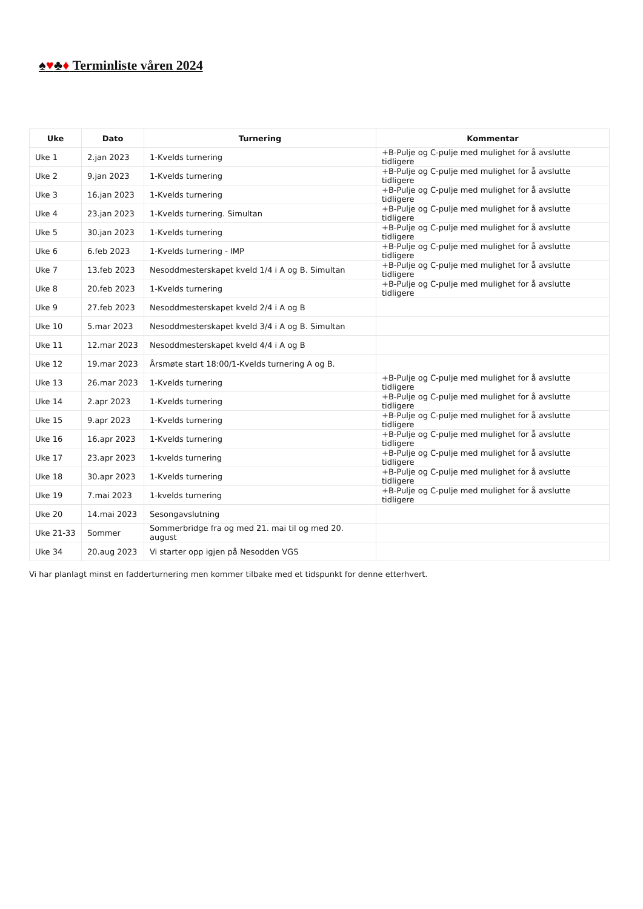♠♥♣♦ Terminliste våren 2024
| Uke | Dato | Turnering | Kommentar |
| --- | --- | --- | --- |
| Uke 1 | 2.jan 2023 | 1-Kvelds turnering | +B-Pulje og C-pulje med mulighet for å avslutte tidligere |
| Uke 2 | 9.jan 2023 | 1-Kvelds turnering | +B-Pulje og C-pulje med mulighet for å avslutte tidligere |
| Uke 3 | 16.jan 2023 | 1-Kvelds turnering | +B-Pulje og C-pulje med mulighet for å avslutte tidligere |
| Uke 4 | 23.jan 2023 | 1-Kvelds turnering. Simultan | +B-Pulje og C-pulje med mulighet for å avslutte tidligere |
| Uke 5 | 30.jan 2023 | 1-Kvelds turnering | +B-Pulje og C-pulje med mulighet for å avslutte tidligere |
| Uke 6 | 6.feb 2023 | 1-Kvelds turnering - IMP | +B-Pulje og C-pulje med mulighet for å avslutte tidligere |
| Uke 7 | 13.feb 2023 | Nesoddmesterskapet kveld 1/4 i A og B. Simultan | +B-Pulje og C-pulje med mulighet for å avslutte tidligere |
| Uke 8 | 20.feb 2023 | 1-Kvelds turnering | +B-Pulje og C-pulje med mulighet for å avslutte tidligere |
| Uke 9 | 27.feb 2023 | Nesoddmesterskapet kveld 2/4 i A og B | |
| Uke 10 | 5.mar 2023 | Nesoddmesterskapet kveld 3/4 i A og B. Simultan | |
| Uke 11 | 12.mar 2023 | Nesoddmesterskapet kveld 4/4 i A og B | |
| Uke 12 | 19.mar 2023 | Årsmøte start 18:00/1-Kvelds turnering A og B. | |
| Uke 13 | 26.mar 2023 | 1-Kvelds turnering | +B-Pulje og C-pulje med mulighet for å avslutte tidligere |
| Uke 14 | 2.apr 2023 | 1-Kvelds turnering | +B-Pulje og C-pulje med mulighet for å avslutte tidligere |
| Uke 15 | 9.apr 2023 | 1-Kvelds turnering | +B-Pulje og C-pulje med mulighet for å avslutte tidligere |
| Uke 16 | 16.apr 2023 | 1-Kvelds turnering | +B-Pulje og C-pulje med mulighet for å avslutte tidligere |
| Uke 17 | 23.apr 2023 | 1-kvelds turnering | +B-Pulje og C-pulje med mulighet for å avslutte tidligere |
| Uke 18 | 30.apr 2023 | 1-Kvelds turnering | +B-Pulje og C-pulje med mulighet for å avslutte tidligere |
| Uke 19 | 7.mai 2023 | 1-kvelds turnering | +B-Pulje og C-pulje med mulighet for å avslutte tidligere |
| Uke 20 | 14.mai 2023 | Sesongavslutning | |
| Uke 21-33 | Sommer | Sommerbridge fra og med 21. mai til og med 20. august | |
| Uke 34 | 20.aug 2023 | Vi starter opp igjen på Nesodden VGS | |
Vi har planlagt minst en fadderturnering men kommer tilbake med et tidspunkt for denne etterhvert.